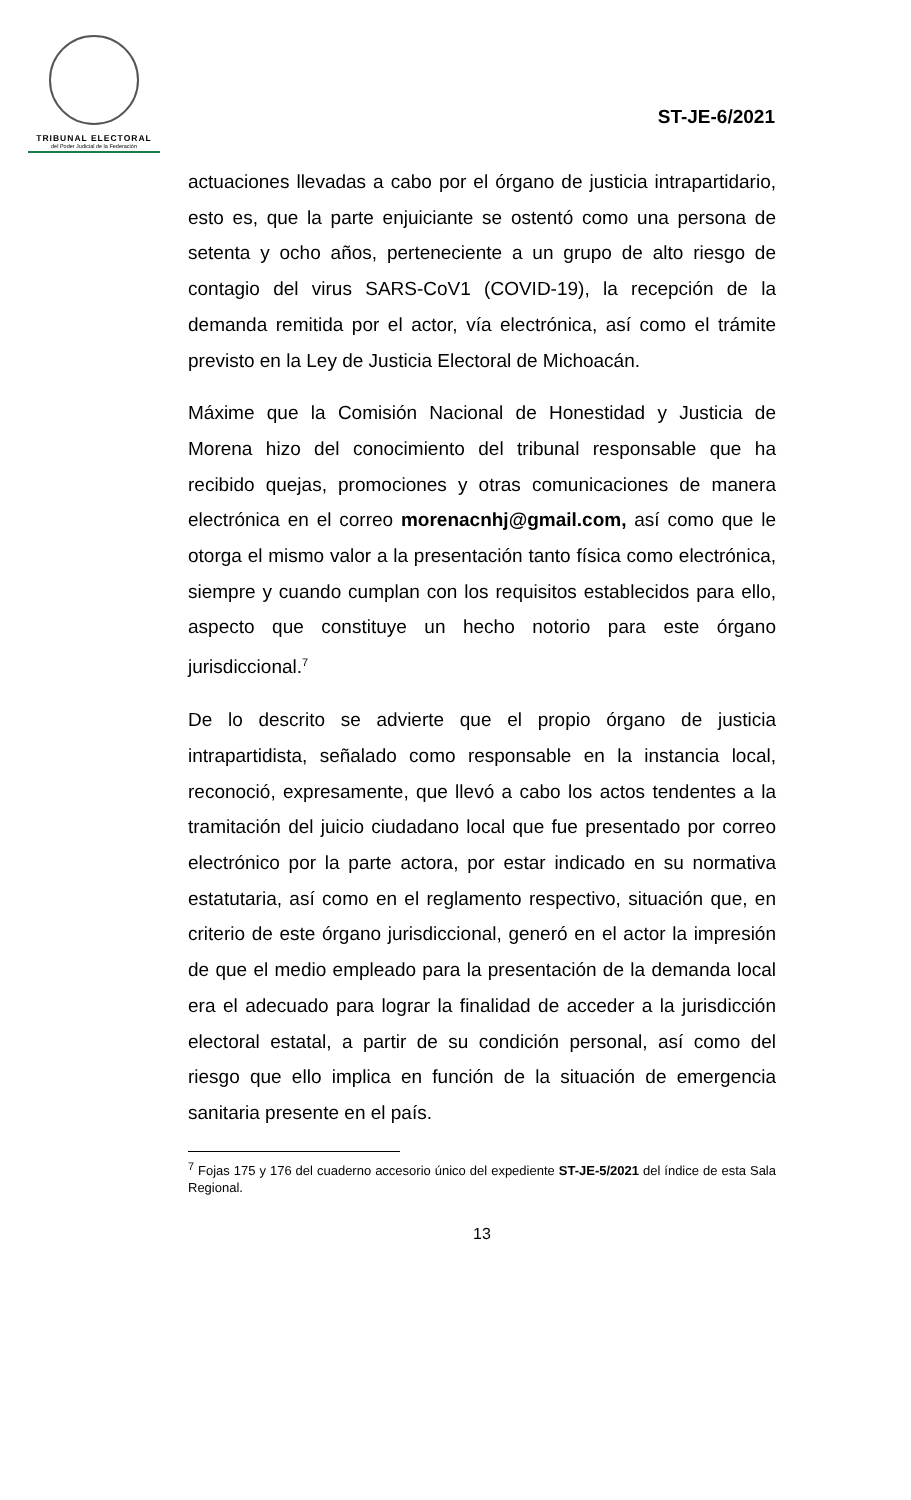TRIBUNAL ELECTORAL
del Poder Judicial de la Federación
ST-JE-6/2021
actuaciones llevadas a cabo por el órgano de justicia intrapartidario, esto es, que la parte enjuiciante se ostentó como una persona de setenta y ocho años, perteneciente a un grupo de alto riesgo de contagio del virus SARS-CoV1 (COVID-19), la recepción de la demanda remitida por el actor, vía electrónica, así como el trámite previsto en la Ley de Justicia Electoral de Michoacán.
Máxime que la Comisión Nacional de Honestidad y Justicia de Morena hizo del conocimiento del tribunal responsable que ha recibido quejas, promociones y otras comunicaciones de manera electrónica en el correo morenacnhj@gmail.com, así como que le otorga el mismo valor a la presentación tanto física como electrónica, siempre y cuando cumplan con los requisitos establecidos para ello, aspecto que constituye un hecho notorio para este órgano jurisdiccional.<sup>7</sup>
De lo descrito se advierte que el propio órgano de justicia intrapartidista, señalado como responsable en la instancia local, reconoció, expresamente, que llevó a cabo los actos tendentes a la tramitación del juicio ciudadano local que fue presentado por correo electrónico por la parte actora, por estar indicado en su normativa estatutaria, así como en el reglamento respectivo, situación que, en criterio de este órgano jurisdiccional, generó en el actor la impresión de que el medio empleado para la presentación de la demanda local era el adecuado para lograr la finalidad de acceder a la jurisdicción electoral estatal, a partir de su condición personal, así como del riesgo que ello implica en función de la situación de emergencia sanitaria presente en el país.
<sup>7</sup> Fojas 175 y 176 del cuaderno accesorio único del expediente ST-JE-5/2021 del índice de esta Sala Regional.
13